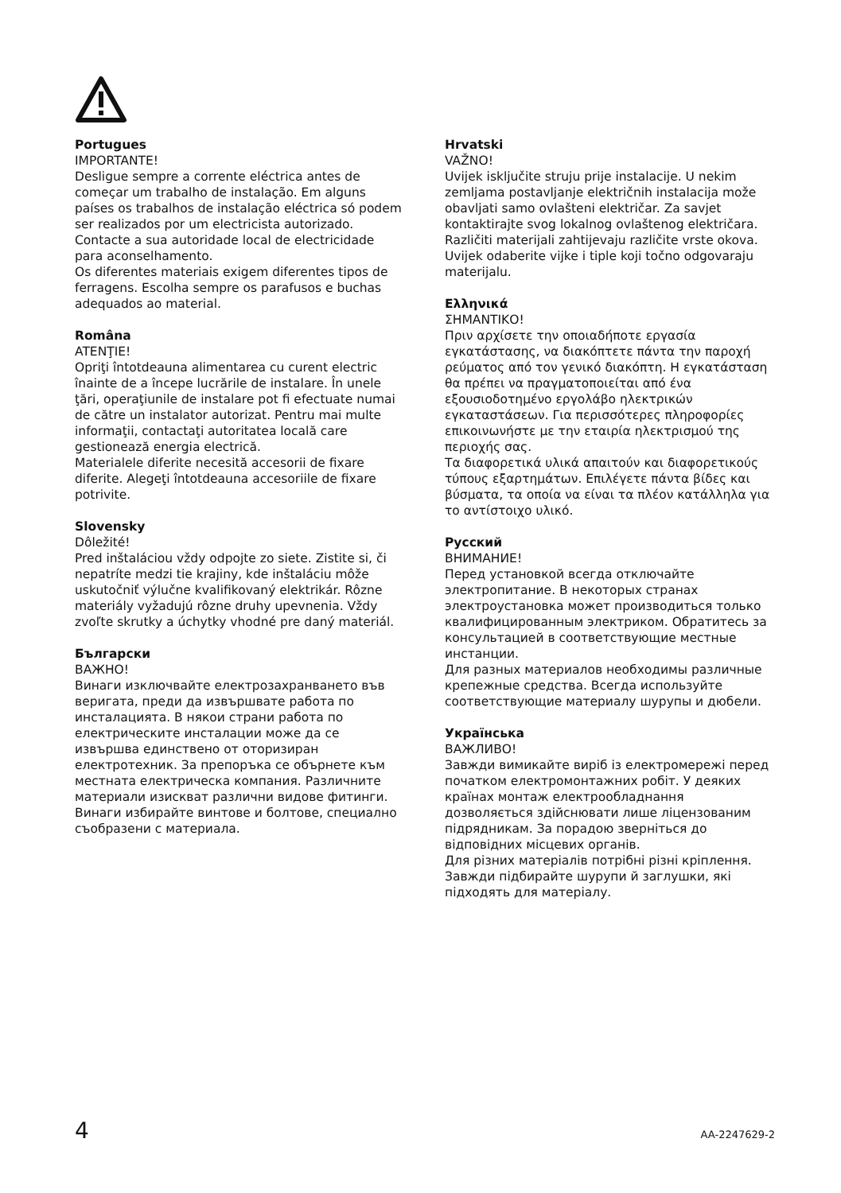Portugues
IMPORTANTE!
Desligue sempre a corrente eléctrica antes de começar um trabalho de instalação. Em alguns países os trabalhos de instalação eléctrica só podem ser realizados por um electricista autorizado. Contacte a sua autoridade local de electricidade para aconselhamento.
Os diferentes materiais exigem diferentes tipos de ferragens. Escolha sempre os parafusos e buchas adequados ao material.
Româna
ATENŢIE!
Opriţi întotdeauna alimentarea cu curent electric înainte de a începe lucrările de instalare. În unele ţări, operaţiunile de instalare pot fi efectuate numai de către un instalator autorizat. Pentru mai multe informaţii, contactaţi autoritatea locală care gestionează energia electrică.
Materialele diferite necesită accesorii de fixare diferite. Alegeţi întotdeauna accesoriile de fixare potrivite.
Slovensky
Dôležité!
Pred inštaláciou vždy odpojte zo siete. Zistite si, či nepatríte medzi tie krajiny, kde inštaláciu môže uskutočniť výlučne kvalifikovaný elektrikár. Rôzne materiály vyžadujú rôzne druhy upevnenia. Vždy zvoľte skrutky a úchytky vhodné pre daný materiál.
Български
ВАЖНО!
Винаги изключвайте електрозахранването във веригата, преди да извършвате работа по инсталацията. В някои страни работа по електрическите инсталации може да се извършва единствено от оторизиран електротехник. За препоръка се обърнете към местната електрическа компания. Различните материали изискват различни видове фитинги. Винаги избирайте винтове и болтове, специално съобразени с материала.
Hrvatski
VAŽNO!
Uvijek isključite struju prije instalacije. U nekim zemljama postavljanje električnih instalacija može obavljati samo ovlašteni električar. Za savjet kontaktirajte svog lokalnog ovlaštenog električara. Različiti materijali zahtijevaju različite vrste okova. Uvijek odaberite vijke i tiple koji točno odgovaraju materijalu.
Ελληνικά
ΣΗΜΑΝΤΙΚΟ!
Πριν αρχίσετε την οποιαδήποτε εργασία εγκατάστασης, να διακόπτετε πάντα την παροχή ρεύματος από τον γενικό διακόπτη. Η εγκατάσταση θα πρέπει να πραγματοποιείται από ένα εξουσιοδοτημένο εργολάβο ηλεκτρικών εγκαταστάσεων. Για περισσότερες πληροφορίες επικοινωνήστε με την εταιρία ηλεκτρισμού της περιοχής σας.
Τα διαφορετικά υλικά απαιτούν και διαφορετικούς τύπους εξαρτημάτων. Επιλέγετε πάντα βίδες και βύσματα, τα οποία να είναι τα πλέον κατάλληλα για το αντίστοιχο υλικό.
Русский
ВНИМАНИЕ!
Перед установкой всегда отключайте электропитание. В некоторых странах электроустановка может производиться только квалифицированным электриком. Обратитесь за консультацией в соответствующие местные инстанции.
Для разных материалов необходимы различные крепежные средства. Всегда используйте соответствующие материалу шурупы и дюбели.
Українська
ВАЖЛИВО!
Завжди вимикайте виріб із електромережі перед початком електромонтажних робіт. У деяких країнах монтаж електрообладнання дозволяється здійснювати лише ліцензованим підрядникам. За порадою зверніться до відповідних місцевих органів.
Для різних матеріалів потрібні різні кріплення. Завжди підбирайте шурупи й заглушки, які підходять для матеріалу.
4 AA-2247629-2